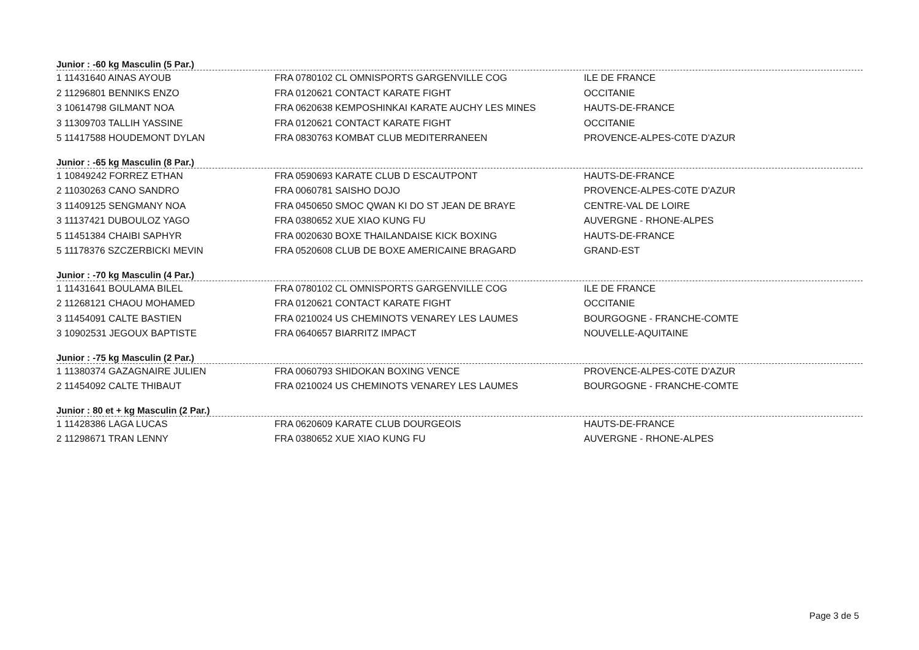Junior : -60 kg Masculin (5 Par.)
| 1 11431640 AINAS AYOUB | FRA 0780102 CL OMNISPORTS GARGENVILLE COG | ILE DE FRANCE |
| 2 11296801 BENNIKS ENZO | FRA 0120621 CONTACT KARATE FIGHT | OCCITANIE |
| 3 10614798 GILMANT NOA | FRA 0620638 KEMPOSHINKAI KARATE AUCHY LES MINES | HAUTS-DE-FRANCE |
| 3 11309703 TALLIH YASSINE | FRA 0120621 CONTACT KARATE FIGHT | OCCITANIE |
| 5 11417588 HOUDEMONT DYLAN | FRA 0830763 KOMBAT CLUB MEDITERRANEEN | PROVENCE-ALPES-C0TE D'AZUR |
Junior : -65 kg Masculin (8 Par.)
| 1 10849242 FORREZ ETHAN | FRA 0590693 KARATE CLUB D ESCAUTPONT | HAUTS-DE-FRANCE |
| 2 11030263 CANO SANDRO | FRA 0060781 SAISHO DOJO | PROVENCE-ALPES-C0TE D'AZUR |
| 3 11409125 SENGMANY NOA | FRA 0450650 SMOC QWAN KI DO ST JEAN DE BRAYE | CENTRE-VAL DE LOIRE |
| 3 11137421 DUBOULOZ YAGO | FRA 0380652 XUE XIAO KUNG FU | AUVERGNE - RHONE-ALPES |
| 5 11451384 CHAIBI SAPHYR | FRA 0020630 BOXE THAILANDAISE KICK BOXING | HAUTS-DE-FRANCE |
| 5 11178376 SZCZERBICKI MEVIN | FRA 0520608 CLUB DE BOXE AMERICAINE BRAGARD | GRAND-EST |
Junior : -70 kg Masculin (4 Par.)
| 1 11431641 BOULAMA BILEL | FRA 0780102 CL OMNISPORTS GARGENVILLE COG | ILE DE FRANCE |
| 2 11268121 CHAOU MOHAMED | FRA 0120621 CONTACT KARATE FIGHT | OCCITANIE |
| 3 11454091 CALTE BASTIEN | FRA 0210024 US CHEMINOTS VENAREY LES LAUMES | BOURGOGNE - FRANCHE-COMTE |
| 3 10902531 JEGOUX BAPTISTE | FRA 0640657 BIARRITZ IMPACT | NOUVELLE-AQUITAINE |
Junior : -75 kg Masculin (2 Par.)
| 1 11380374 GAZAGNAIRE JULIEN | FRA 0060793 SHIDOKAN BOXING VENCE | PROVENCE-ALPES-C0TE D'AZUR |
| 2 11454092 CALTE THIBAUT | FRA 0210024 US CHEMINOTS VENAREY LES LAUMES | BOURGOGNE - FRANCHE-COMTE |
Junior : 80 et + kg Masculin (2 Par.)
| 1 11428386 LAGA LUCAS | FRA 0620609 KARATE CLUB DOURGEOIS | HAUTS-DE-FRANCE |
| 2 11298671 TRAN LENNY | FRA 0380652 XUE XIAO KUNG FU | AUVERGNE - RHONE-ALPES |
Page 3 de 5